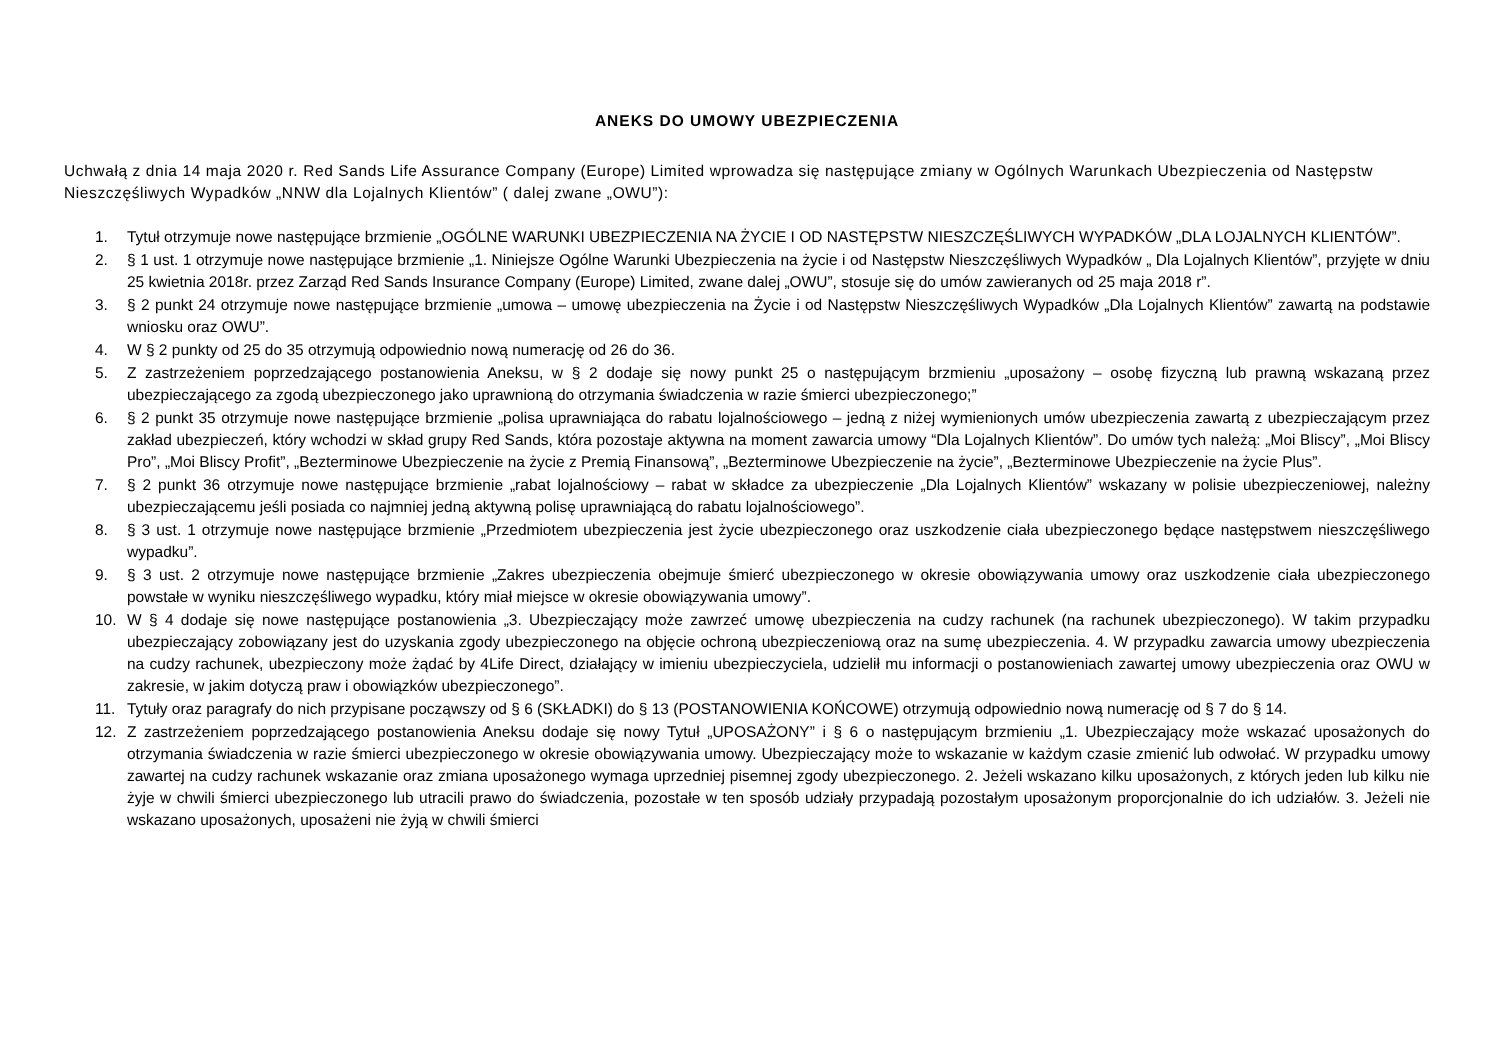ANEKS DO UMOWY UBEZPIECZENIA
Uchwałą z dnia 14 maja 2020 r. Red Sands Life Assurance Company (Europe) Limited wprowadza się następujące zmiany w Ogólnych Warunkach Ubezpieczenia od Następstw Nieszczęśliwych Wypadków „NNW dla Lojalnych Klientów” ( dalej zwane „OWU”):
1. Tytuł otrzymuje nowe następujące brzmienie „OGÓLNE WARUNKI UBEZPIECZENIA NA ŻYCIE I OD NASTĘPSTW NIESZCZĘŚLIWYCH WYPADKÓW „DLA LOJALNYCH KLIENTÓW”.
2. § 1 ust. 1 otrzymuje nowe następujące brzmienie „1. Niniejsze Ogólne Warunki Ubezpieczenia na życie i od Następstw Nieszczęśliwych Wypadków „ Dla Lojalnych Klientów”, przyjęte w dniu 25 kwietnia 2018r. przez Zarząd Red Sands Insurance Company (Europe) Limited, zwane dalej „OWU”, stosuje się do umów zawieranych od 25 maja 2018 r”.
3. § 2 punkt 24 otrzymuje nowe następujące brzmienie „umowa – umowę ubezpieczenia na Życie i od Następstw Nieszczęśliwych Wypadków „Dla Lojalnych Klientów” zawartą na podstawie wniosku oraz OWU”.
4. W § 2 punkty od 25 do 35 otrzymują odpowiednio nową numerację od 26 do 36.
5. Z zastrzeżeniem poprzedzającego postanowienia Aneksu, w § 2 dodaje się nowy punkt 25 o następującym brzmieniu „uposażony – osobę fizyczną lub prawną wskazaną przez ubezpieczającego za zgodą ubezpieczonego jako uprawnioną do otrzymania świadczenia w razie śmierci ubezpieczonego;”
6. § 2 punkt 35 otrzymuje nowe następujące brzmienie „polisa uprawniająca do rabatu lojalnościowego – jedną z niżej wymienionych umów ubezpieczenia zawartą z ubezpieczającym przez zakład ubezpieczeń, który wchodzi w skład grupy Red Sands, która pozostaje aktywna na moment zawarcia umowy “Dla Lojalnych Klientów”. Do umów tych należą: „Moi Bliscy”, „Moi Bliscy Pro”, „Moi Bliscy Profit”, „Bezterminowe Ubezpieczenie na życie z Premią Finansową”, „Bezterminowe Ubezpieczenie na życie”, „Bezterminowe Ubezpieczenie na życie Plus”.
7. § 2 punkt 36 otrzymuje nowe następujące brzmienie „rabat lojalnościowy – rabat w składce za ubezpieczenie „Dla Lojalnych Klientów” wskazany w polisie ubezpieczeniowej, należny ubezpieczającemu jeśli posiada co najmniej jedną aktywną polisę uprawniającą do rabatu lojalnościowego”.
8. § 3 ust. 1 otrzymuje nowe następujące brzmienie „Przedmiotem ubezpieczenia jest życie ubezpieczonego oraz uszkodzenie ciała ubezpieczonego będące następstwem nieszczęśliwego wypadku”.
9. § 3 ust. 2 otrzymuje nowe następujące brzmienie „Zakres ubezpieczenia obejmuje śmierć ubezpieczonego w okresie obowiązywania umowy oraz uszkodzenie ciała ubezpieczonego powstałe w wyniku nieszczęśliwego wypadku, który miał miejsce w okresie obowiązywania umowy”.
10. W § 4 dodaje się nowe następujące postanowienia „3. Ubezpieczający może zawrzeć umowę ubezpieczenia na cudzy rachunek (na rachunek ubezpieczonego). W takim przypadku ubezpieczający zobowiązany jest do uzyskania zgody ubezpieczonego na objęcie ochroną ubezpieczeniową oraz na sumę ubezpieczenia. 4. W przypadku zawarcia umowy ubezpieczenia na cudzy rachunek, ubezpieczony może żądać by 4Life Direct, działający w imieniu ubezpieczyciela, udzielił mu informacji o postanowieniach zawartej umowy ubezpieczenia oraz OWU w zakresie, w jakim dotyczą praw i obowiązków ubezpieczonego”.
11. Tytuły oraz paragrafy do nich przypisane począwszy od § 6 (SKŁADKI) do § 13 (POSTANOWIENIA KOŃCOWE) otrzymują odpowiednio nową numerację od § 7 do § 14.
12. Z zastrzeżeniem poprzedzającego postanowienia Aneksu dodaje się nowy Tytuł „UPOSAŻONY” i § 6 o następującym brzmieniu „1. Ubezpieczający może wskazać uposażonych do otrzymania świadczenia w razie śmierci ubezpieczonego w okresie obowiązywania umowy. Ubezpieczający może to wskazanie w każdym czasie zmienić lub odwołać. W przypadku umowy zawartej na cudzy rachunek wskazanie oraz zmiana uposażonego wymaga uprzedniej pisemnej zgody ubezpieczonego. 2. Jeżeli wskazano kilku uposażonych, z których jeden lub kilku nie żyje w chwili śmierci ubezpieczonego lub utracili prawo do świadczenia, pozostałe w ten sposób udziały przypadają pozostałym uposażonym proporcjonalnie do ich udziałów. 3. Jeżeli nie wskazano uposażonych, uposażeni nie żyją w chwili śmierci